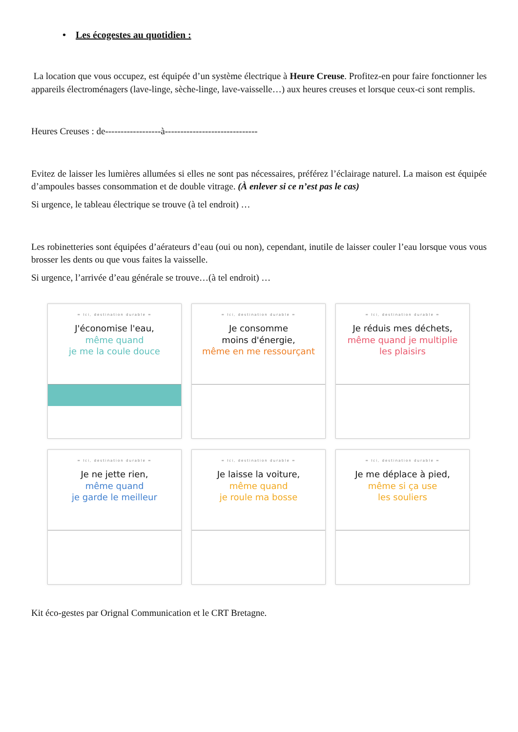• Les écogestes au quotidien :
La location que vous occupez, est équipée d’un système électrique à Heure Creuse. Profitez-en pour faire fonctionner les appareils électroménagers (lave-linge, sèche-linge, lave-vaisselle…) aux heures creuses et lorsque ceux-ci sont remplis.
Heures Creuses : de------------------à------------------------------
Evitez de laisser les lumières allumées si elles ne sont pas nécessaires, préférez l’éclairage naturel. La maison est équipée d’ampoules basses consommation et de double vitrage. (À enlever si ce n’est pas le cas)
Si urgence, le tableau électrique se trouve (à tel endroit) …
Les robinetteries sont équipées d’aérateurs d’eau (oui ou non), cependant, inutile de laisser couler l’eau lorsque vous vous brosser les dents ou que vous faites la vaisselle.
Si urgence, l’arrivée d’eau générale se trouve…(à tel endroit) …
= Ici, destination durable =
J'économise l'eau,
même quand
je me la coule douce
= Ici, destination durable =
Je consomme
moins d'énergie,
même en me ressourçant
= Ici, destination durable =
Je réduis mes déchets,
même quand je multiplie
les plaisirs
= Ici, destination durable =
Je ne jette rien,
même quand
je garde le meilleur
= Ici, destination durable =
Je laisse la voiture,
même quand
je roule ma bosse
= Ici, destination durable =
Je me déplace à pied,
même si ça use
les souliers
Kit éco-gestes par Orignal Communication et le CRT Bretagne.